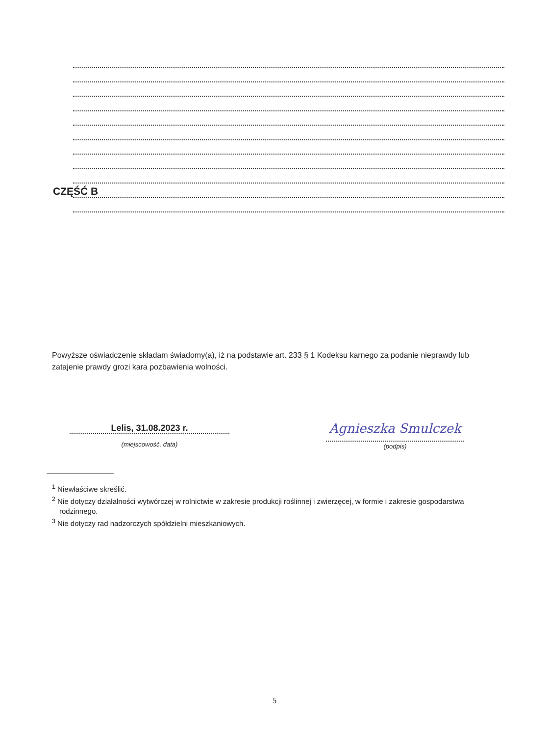CZĘŚĆ B
Powyższe oświadczenie składam świadomy(a), iż na podstawie art. 233 § 1 Kodeksu karnego za podanie nieprawdy lub zatajenie prawdy grozi kara pozbawienia wolności.
Lelis, 31.08.2023 r.
(miejscowość, data)
Agnieszka Smulczek
(podpis)
<sup>1</sup> Niewłaściwe skreślić.
<sup>2</sup> Nie dotyczy działalności wytwórczej w rolnictwie w zakresie produkcji roślinnej i zwierzęcej, w formie i zakresie gospodarstwa rodzinnego.
<sup>3</sup> Nie dotyczy rad nadzorczych spółdzielni mieszkaniowych.
5